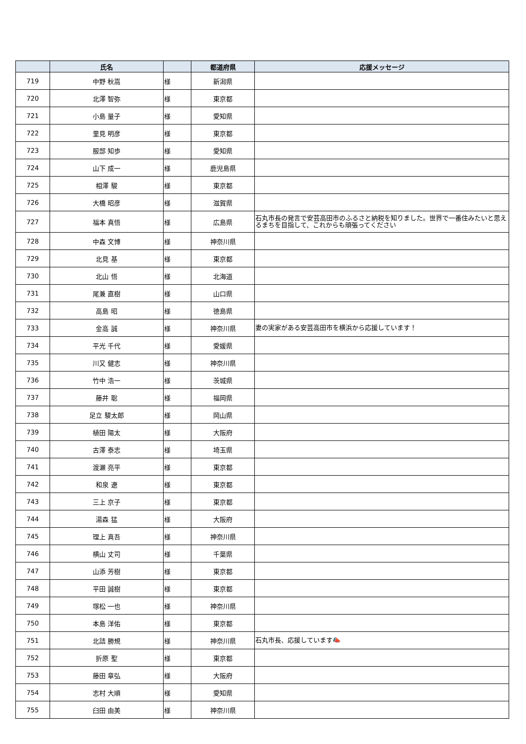| | 氏名 | | 都道府県 | 応援メッセージ |
| --- | --- | --- | --- | --- |
| 719 | 中野 秋嵩 | 様 | 新潟県 | |
| 720 | 北澤 智弥 | 様 | 東京都 | |
| 721 | 小島 量子 | 様 | 愛知県 | |
| 722 | 里見 明彦 | 様 | 東京都 | |
| 723 | 服部 知歩 | 様 | 愛知県 | |
| 724 | 山下 成一 | 様 | 鹿児島県 | |
| 725 | 相澤 駿 | 様 | 東京都 | |
| 726 | 大橋 昭彦 | 様 | 滋賀県 | |
| 727 | 福本 真悟 | 様 | 広島県 | 石丸市長の発言で安芸高田市のふるさと納税を知りました。世界で一番住みたいと思えるまちを目指して、これからも頑張ってください |
| 728 | 中森 文博 | 様 | 神奈川県 | |
| 729 | 北見 基 | 様 | 東京都 | |
| 730 | 北山 悟 | 様 | 北海道 | |
| 731 | 尾兼 直樹 | 様 | 山口県 | |
| 732 | 高島 昭 | 様 | 徳島県 | |
| 733 | 金高 誠 | 様 | 神奈川県 | 妻の実家がある安芸高田市を横浜から応援しています！ |
| 734 | 平光 千代 | 様 | 愛媛県 | |
| 735 | 川又 健志 | 様 | 神奈川県 | |
| 736 | 竹中 浩一 | 様 | 茨城県 | |
| 737 | 藤井 聡 | 様 | 福岡県 | |
| 738 | 足立 駿太郎 | 様 | 岡山県 | |
| 739 | 植田 陽太 | 様 | 大阪府 | |
| 740 | 古澤 泰志 | 様 | 埼玉県 | |
| 741 | 渡瀬 亮平 | 様 | 東京都 | |
| 742 | 和泉 遼 | 様 | 東京都 | |
| 743 | 三上 京子 | 様 | 東京都 | |
| 744 | 湯森 猛 | 様 | 大阪府 | |
| 745 | 理上 真吾 | 様 | 神奈川県 | |
| 746 | 横山 丈司 | 様 | 千葉県 | |
| 747 | 山添 芳樹 | 様 | 東京都 | |
| 748 | 平田 誠樹 | 様 | 東京都 | |
| 749 | 塚松 一也 | 様 | 神奈川県 | |
| 750 | 本島 洋佑 | 様 | 東京都 | |
| 751 | 北詰 勝規 | 様 | 神奈川県 | 石丸市長、応援しています📣 |
| 752 | 折原 聖 | 様 | 東京都 | |
| 753 | 藤田 章弘 | 様 | 大阪府 | |
| 754 | 志村 大順 | 様 | 愛知県 | |
| 755 | 臼田 由美 | 様 | 神奈川県 | |